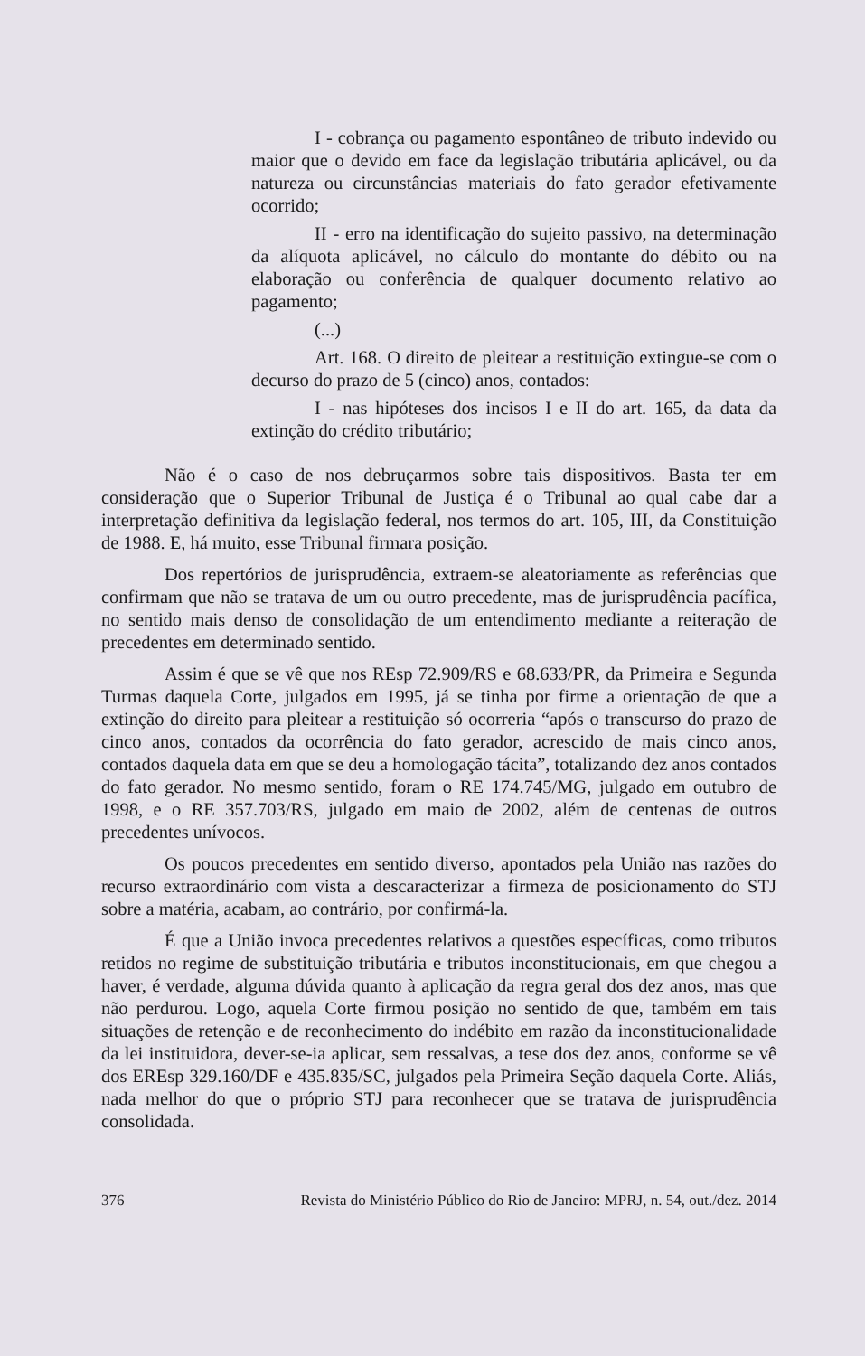I - cobrança ou pagamento espontâneo de tributo indevido ou maior que o devido em face da legislação tributária aplicável, ou da natureza ou circunstâncias materiais do fato gerador efetivamente ocorrido;
II - erro na identificação do sujeito passivo, na determinação da alíquota aplicável, no cálculo do montante do débito ou na elaboração ou conferência de qualquer documento relativo ao pagamento;
(...)
Art. 168. O direito de pleitear a restituição extingue-se com o decurso do prazo de 5 (cinco) anos, contados:
I - nas hipóteses dos incisos I e II do art. 165, da data da extinção do crédito tributário;
Não é o caso de nos debruçarmos sobre tais dispositivos. Basta ter em consideração que o Superior Tribunal de Justiça é o Tribunal ao qual cabe dar a interpretação definitiva da legislação federal, nos termos do art. 105, III, da Constituição de 1988. E, há muito, esse Tribunal firmara posição.
Dos repertórios de jurisprudência, extraem-se aleatoriamente as referências que confirmam que não se tratava de um ou outro precedente, mas de jurisprudência pacífica, no sentido mais denso de consolidação de um entendimento mediante a reiteração de precedentes em determinado sentido.
Assim é que se vê que nos REsp 72.909/RS e 68.633/PR, da Primeira e Segunda Turmas daquela Corte, julgados em 1995, já se tinha por firme a orientação de que a extinção do direito para pleitear a restituição só ocorreria “após o transcurso do prazo de cinco anos, contados da ocorrência do fato gerador, acrescido de mais cinco anos, contados daquela data em que se deu a homologação tácita”, totalizando dez anos contados do fato gerador. No mesmo sentido, foram o RE 174.745/MG, julgado em outubro de 1998, e o RE 357.703/RS, julgado em maio de 2002, além de centenas de outros precedentes unívocos.
Os poucos precedentes em sentido diverso, apontados pela União nas razões do recurso extraordinário com vista a descaracterizar a firmeza de posicionamento do STJ sobre a matéria, acabam, ao contrário, por confirmá-la.
É que a União invoca precedentes relativos a questões específicas, como tributos retidos no regime de substituição tributária e tributos inconstitucionais, em que chegou a haver, é verdade, alguma dúvida quanto à aplicação da regra geral dos dez anos, mas que não perdurou. Logo, aquela Corte firmou posição no sentido de que, também em tais situações de retenção e de reconhecimento do indébito em razão da inconstitucionalidade da lei instituidora, dever-se-ia aplicar, sem ressalvas, a tese dos dez anos, conforme se vê dos EREsp 329.160/DF e 435.835/SC, julgados pela Primeira Seção daquela Corte. Aliás, nada melhor do que o próprio STJ para reconhecer que se tratava de jurisprudência consolidada.
376 Revista do Ministério Público do Rio de Janeiro: MPRJ, n. 54, out./dez. 2014